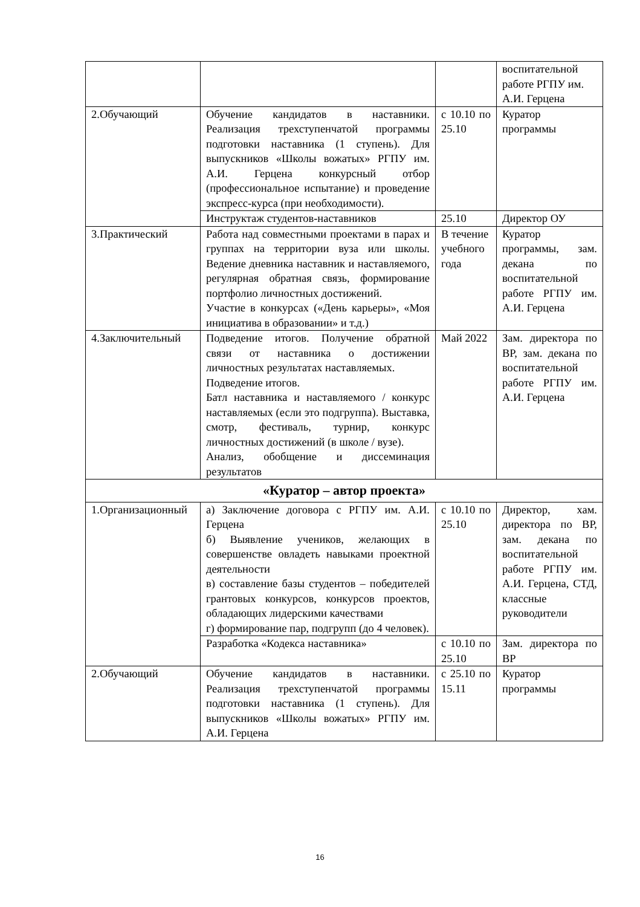| | | | воспитательной работе РГПУ им. А.И. Герцена |
| 2.Обучающий | Обучение кандидатов в наставники. Реализация трехступенчатой программы подготовки наставника (1 ступень). Для выпускников «Школы вожатых» РГПУ им. А.И. Герцена конкурсный отбор (профессиональное испытание) и проведение экспресс-курса (при необходимости). | с 10.10 по 25.10 | Куратор программы |
| | Инструктаж студентов-наставников | 25.10 | Директор ОУ |
| 3.Практический | Работа над совместными проектами в парах и группах на территории вуза или школы. Ведение дневника наставник и наставляемого, регулярная обратная связь, формирование портфолио личностных достижений. Участие в конкурсах («День карьеры», «Моя инициатива в образовании» и т.д.) | В течение учебного года | Куратор программы, зам. декана по воспитательной работе РГПУ им. А.И. Герцена |
| 4.Заключительный | Подведение итогов. Получение обратной связи от наставника о достижении личностных результатах наставляемых. Подведение итогов. Батл наставника и наставляемого / конкурс наставляемых (если это подгруппа). Выставка, смотр, фестиваль, турнир, конкурс личностных достижений (в школе / вузе). Анализ, обобщение и диссеминация результатов | Май 2022 | Зам. директора по ВР, зам. декана по воспитательной работе РГПУ им. А.И. Герцена |
| «Куратор – автор проекта» | | | |
| 1.Организационный | а) Заключение договора с РГПУ им. А.И. Герцена б) Выявление учеников, желающих в совершенстве овладеть навыками проектной деятельности в) составление базы студентов – победителей грантовых конкурсов, конкурсов проектов, обладающих лидерскими качествами г) формирование пар, подгрупп (до 4 человек). | с 10.10 по 25.10 | Директор, хам. директора по ВР, зам. декана по воспитательной работе РГПУ им. А.И. Герцена, СТД, классные руководители |
| | Разработка «Кодекса наставника» | с 10.10 по 25.10 | Зам. директора по ВР |
| 2.Обучающий | Обучение кандидатов в наставники. Реализация трехступенчатой программы подготовки наставника (1 ступень). Для выпускников «Школы вожатых» РГПУ им. А.И. Герцена | с 25.10 по 15.11 | Куратор программы |
16